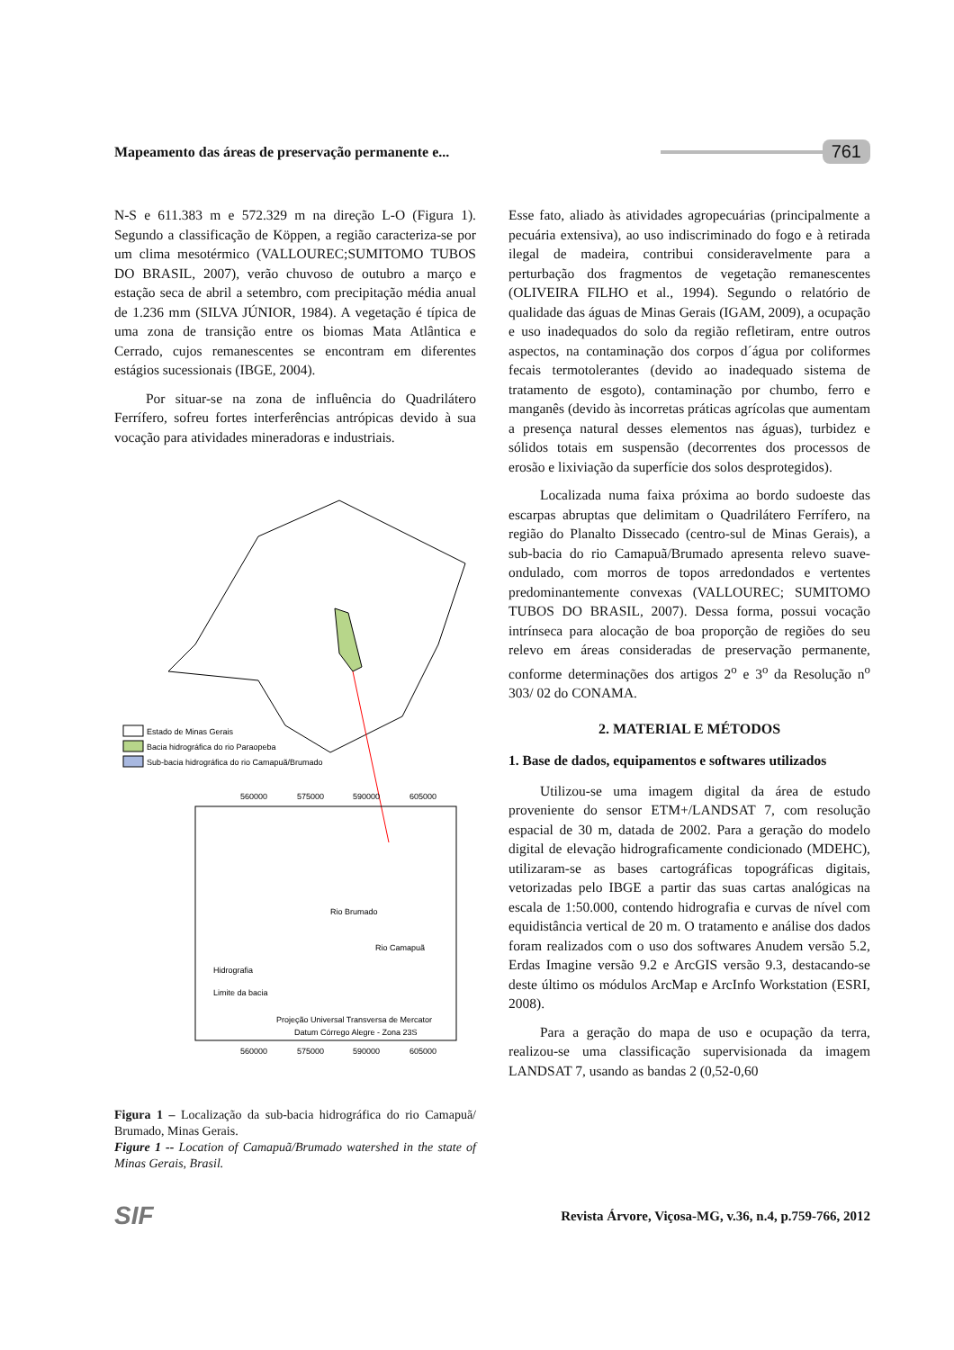Mapeamento das áreas de preservação permanente e... 761
N-S e 611.383 m e 572.329 m na direção L-O (Figura 1). Segundo a classificação de Köppen, a região caracteriza-se por um clima mesotérmico (VALLOUREC;SUMITOMO TUBOS DO BRASIL, 2007), verão chuvoso de outubro a março e estação seca de abril a setembro, com precipitação média anual de 1.236 mm (SILVA JÚNIOR, 1984). A vegetação é típica de uma zona de transição entre os biomas Mata Atlântica e Cerrado, cujos remanescentes se encontram em diferentes estágios sucessionais (IBGE, 2004).
Por situar-se na zona de influência do Quadrilátero Ferrífero, sofreu fortes interferências antrópicas devido à sua vocação para atividades mineradoras e industriais.
Estado de Minas Gerais
Bacia hidrográfica do rio Paraopeba
Sub-bacia hidrográfica do rio Camapuã/Brumado
560000
575000
590000
605000
Rio Brumado
Rio Camapuã
Hidrografia
Limite da bacia
Projeção Universal Transversa de Mercator
Datum Córrego Alegre - Zona 23S
560000
575000
590000
605000
Figura 1 – Localização da sub-bacia hidrográfica do rio Camapuã/ Brumado, Minas Gerais.
Figure 1 -- Location of Camapuã/Brumado watershed in the state of Minas Gerais, Brasil.
Esse fato, aliado às atividades agropecuárias (principalmente a pecuária extensiva), ao uso indiscriminado do fogo e à retirada ilegal de madeira, contribui consideravelmente para a perturbação dos fragmentos de vegetação remanescentes (OLIVEIRA FILHO et al., 1994). Segundo o relatório de qualidade das águas de Minas Gerais (IGAM, 2009), a ocupação e uso inadequados do solo da região refletiram, entre outros aspectos, na contaminação dos corpos d´água por coliformes fecais termotolerantes (devido ao inadequado sistema de tratamento de esgoto), contaminação por chumbo, ferro e manganês (devido às incorretas práticas agrícolas que aumentam a presença natural desses elementos nas águas), turbidez e sólidos totais em suspensão (decorrentes dos processos de erosão e lixiviação da superfície dos solos desprotegidos).
Localizada numa faixa próxima ao bordo sudoeste das escarpas abruptas que delimitam o Quadrilátero Ferrífero, na região do Planalto Dissecado (centro-sul de Minas Gerais), a sub-bacia do rio Camapuã/Brumado apresenta relevo suave-ondulado, com morros de topos arredondados e vertentes predominantemente convexas (VALLOUREC; SUMITOMO TUBOS DO BRASIL, 2007). Dessa forma, possui vocação intrínseca para alocação de boa proporção de regiões do seu relevo em áreas consideradas de preservação permanente, conforme determinações dos artigos 2<sup>o</sup> e 3<sup>o</sup> da Resolução n<sup>o</sup> 303/ 02 do CONAMA.
2. MATERIAL E MÉTODOS
1. Base de dados, equipamentos e softwares utilizados
Utilizou-se uma imagem digital da área de estudo proveniente do sensor ETM+/LANDSAT 7, com resolução espacial de 30 m, datada de 2002. Para a geração do modelo digital de elevação hidrograficamente condicionado (MDEHC), utilizaram-se as bases cartográficas topográficas digitais, vetorizadas pelo IBGE a partir das suas cartas analógicas na escala de 1:50.000, contendo hidrografia e curvas de nível com equidistância vertical de 20 m. O tratamento e análise dos dados foram realizados com o uso dos softwares Anudem versão 5.2, Erdas Imagine versão 9.2 e ArcGIS versão 9.3, destacando-se deste último os módulos ArcMap e ArcInfo Workstation (ESRI, 2008).
Para a geração do mapa de uso e ocupação da terra, realizou-se uma classificação supervisionada da imagem LANDSAT 7, usando as bandas 2 (0,52-0,60
SIF Revista Árvore, Viçosa-MG, v.36, n.4, p.759-766, 2012